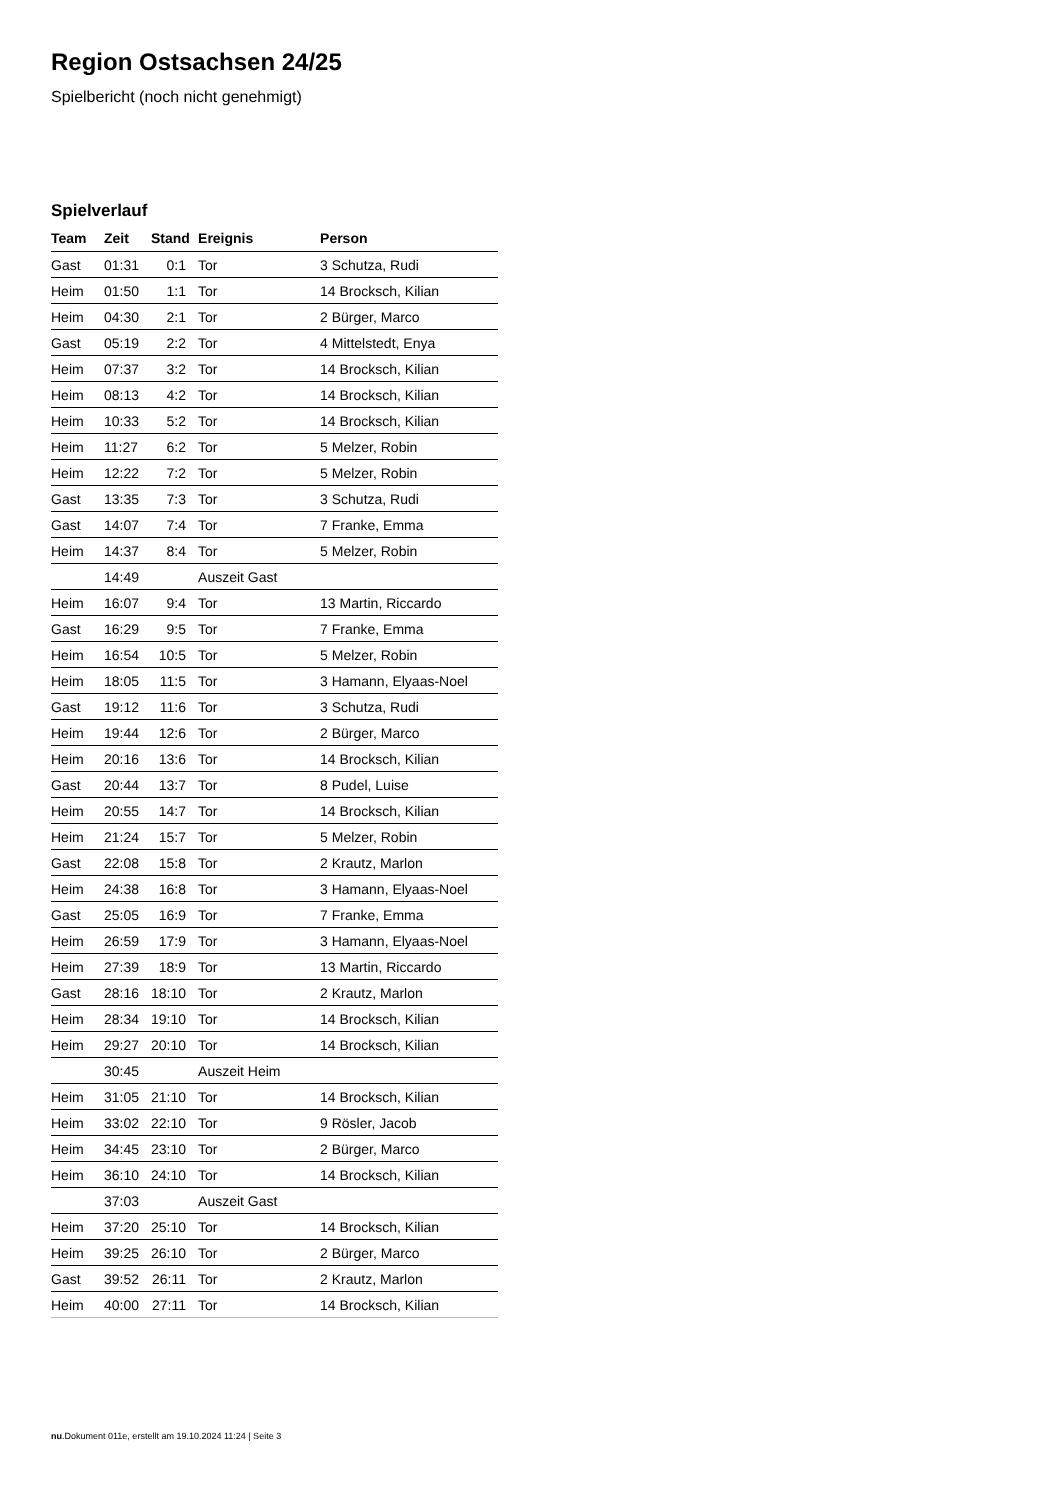Region Ostsachsen 24/25
Spielbericht (noch nicht genehmigt)
Spielverlauf
| Team | Zeit | Stand | Ereignis | Person |
| --- | --- | --- | --- | --- |
| Gast | 01:31 | 0:1 | Tor | 3 Schutza, Rudi |
| Heim | 01:50 | 1:1 | Tor | 14 Brocksch, Kilian |
| Heim | 04:30 | 2:1 | Tor | 2 Bürger, Marco |
| Gast | 05:19 | 2:2 | Tor | 4 Mittelstedt, Enya |
| Heim | 07:37 | 3:2 | Tor | 14 Brocksch, Kilian |
| Heim | 08:13 | 4:2 | Tor | 14 Brocksch, Kilian |
| Heim | 10:33 | 5:2 | Tor | 14 Brocksch, Kilian |
| Heim | 11:27 | 6:2 | Tor | 5 Melzer, Robin |
| Heim | 12:22 | 7:2 | Tor | 5 Melzer, Robin |
| Gast | 13:35 | 7:3 | Tor | 3 Schutza, Rudi |
| Gast | 14:07 | 7:4 | Tor | 7 Franke, Emma |
| Heim | 14:37 | 8:4 | Tor | 5 Melzer, Robin |
| | 14:49 | | Auszeit Gast | |
| Heim | 16:07 | 9:4 | Tor | 13 Martin, Riccardo |
| Gast | 16:29 | 9:5 | Tor | 7 Franke, Emma |
| Heim | 16:54 | 10:5 | Tor | 5 Melzer, Robin |
| Heim | 18:05 | 11:5 | Tor | 3 Hamann, Elyaas-Noel |
| Gast | 19:12 | 11:6 | Tor | 3 Schutza, Rudi |
| Heim | 19:44 | 12:6 | Tor | 2 Bürger, Marco |
| Heim | 20:16 | 13:6 | Tor | 14 Brocksch, Kilian |
| Gast | 20:44 | 13:7 | Tor | 8 Pudel, Luise |
| Heim | 20:55 | 14:7 | Tor | 14 Brocksch, Kilian |
| Heim | 21:24 | 15:7 | Tor | 5 Melzer, Robin |
| Gast | 22:08 | 15:8 | Tor | 2 Krautz, Marlon |
| Heim | 24:38 | 16:8 | Tor | 3 Hamann, Elyaas-Noel |
| Gast | 25:05 | 16:9 | Tor | 7 Franke, Emma |
| Heim | 26:59 | 17:9 | Tor | 3 Hamann, Elyaas-Noel |
| Heim | 27:39 | 18:9 | Tor | 13 Martin, Riccardo |
| Gast | 28:16 | 18:10 | Tor | 2 Krautz, Marlon |
| Heim | 28:34 | 19:10 | Tor | 14 Brocksch, Kilian |
| Heim | 29:27 | 20:10 | Tor | 14 Brocksch, Kilian |
| | 30:45 | | Auszeit Heim | |
| Heim | 31:05 | 21:10 | Tor | 14 Brocksch, Kilian |
| Heim | 33:02 | 22:10 | Tor | 9 Rösler, Jacob |
| Heim | 34:45 | 23:10 | Tor | 2 Bürger, Marco |
| Heim | 36:10 | 24:10 | Tor | 14 Brocksch, Kilian |
| | 37:03 | | Auszeit Gast | |
| Heim | 37:20 | 25:10 | Tor | 14 Brocksch, Kilian |
| Heim | 39:25 | 26:10 | Tor | 2 Bürger, Marco |
| Gast | 39:52 | 26:11 | Tor | 2 Krautz, Marlon |
| Heim | 40:00 | 27:11 | Tor | 14 Brocksch, Kilian |
nu.Dokument 011e, erstellt am 19.10.2024 11:24 | Seite 3